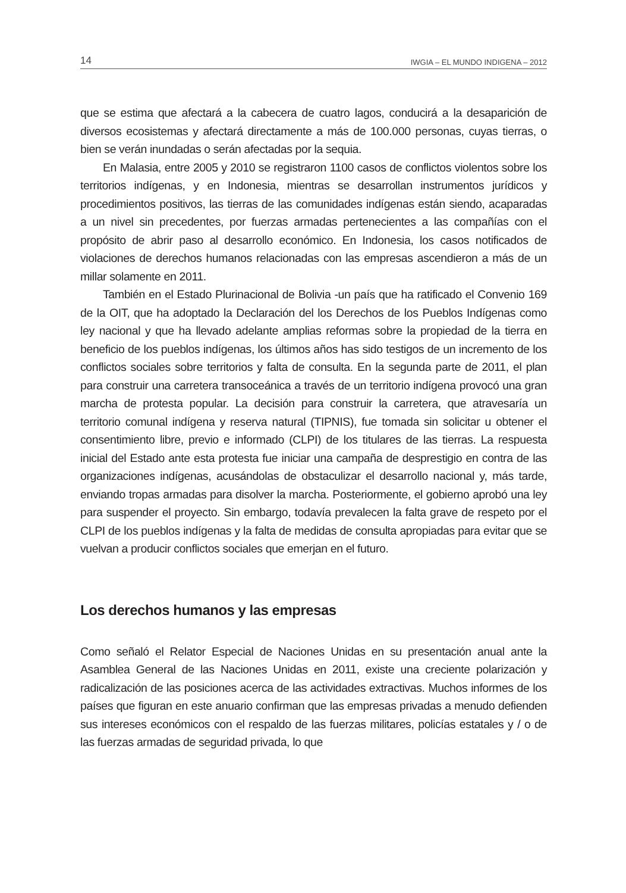14 IWGIA – EL MUNDO INDIGENA – 2012
que se estima que afectará a la cabecera de cuatro lagos, conducirá a la desaparición de diversos ecosistemas y afectará directamente a más de 100.000 personas, cuyas tierras, o bien se verán inundadas o serán afectadas por la sequia.
En Malasia, entre 2005 y 2010 se registraron 1100 casos de conflictos violentos sobre los territorios indígenas, y en Indonesia, mientras se desarrollan instrumentos jurídicos y procedimientos positivos, las tierras de las comunidades indígenas están siendo, acaparadas a un nivel sin precedentes, por fuerzas armadas pertenecientes a las compañías con el propósito de abrir paso al desarrollo económico. En Indonesia, los casos notificados de violaciones de derechos humanos relacionadas con las empresas ascendieron a más de un millar solamente en 2011.
También en el Estado Plurinacional de Bolivia -un país que ha ratificado el Convenio 169 de la OIT, que ha adoptado la Declaración del los Derechos de los Pueblos Indígenas como ley nacional y que ha llevado adelante amplias reformas sobre la propiedad de la tierra en beneficio de los pueblos indígenas, los últimos años has sido testigos de un incremento de los conflictos sociales sobre territorios y falta de consulta. En la segunda parte de 2011, el plan para construir una carretera transoceánica a través de un territorio indígena provocó una gran marcha de protesta popular. La decisión para construir la carretera, que atravesaría un territorio comunal indígena y reserva natural (TIPNIS), fue tomada sin solicitar u obtener el consentimiento libre, previo e informado (CLPI) de los titulares de las tierras. La respuesta inicial del Estado ante esta protesta fue iniciar una campaña de desprestigio en contra de las organizaciones indígenas, acusándolas de obstaculizar el desarrollo nacional y, más tarde, enviando tropas armadas para disolver la marcha. Posteriormente, el gobierno aprobó una ley para suspender el proyecto. Sin embargo, todavía prevalecen la falta grave de respeto por el CLPI de los pueblos indígenas y la falta de medidas de consulta apropiadas para evitar que se vuelvan a producir conflictos sociales que emerjan en el futuro.
Los derechos humanos y las empresas
Como señaló el Relator Especial de Naciones Unidas en su presentación anual ante la Asamblea General de las Naciones Unidas en 2011, existe una creciente polarización y radicalización de las posiciones acerca de las actividades extractivas. Muchos informes de los países que figuran en este anuario confirman que las empresas privadas a menudo defienden sus intereses económicos con el respaldo de las fuerzas militares, policías estatales y / o de las fuerzas armadas de seguridad privada, lo que